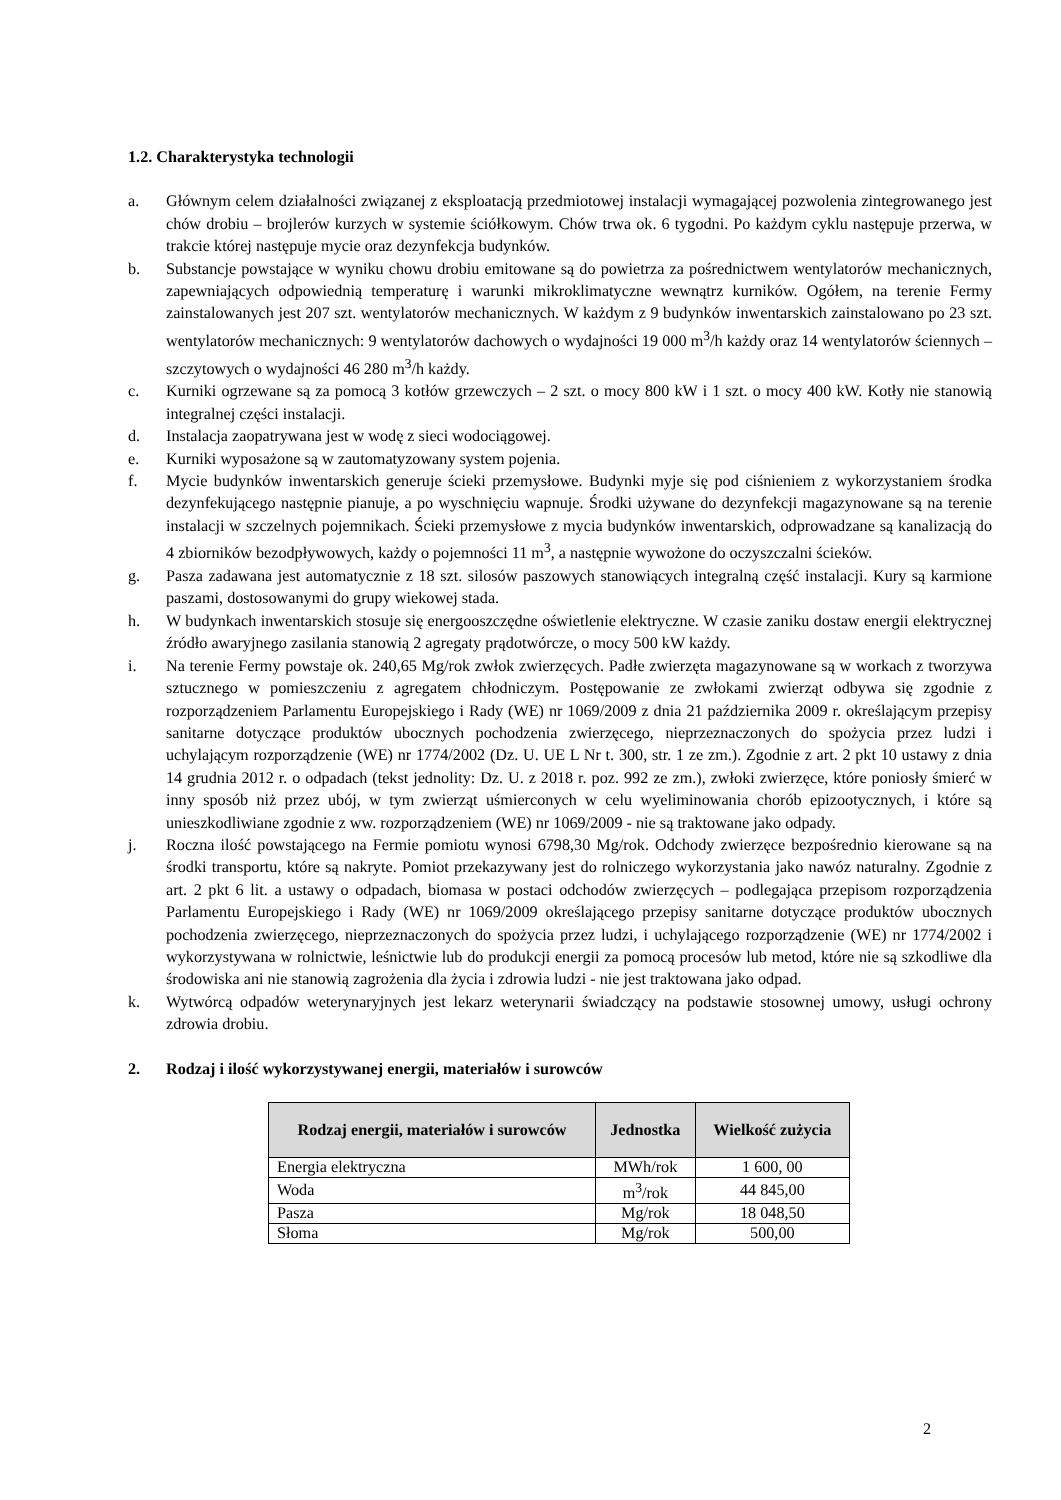1.2. Charakterystyka technologii
a. Głównym celem działalności związanej z eksploatacją przedmiotowej instalacji wymagającej pozwolenia zintegrowanego jest chów drobiu – brojlerów kurzych w systemie ściółkowym. Chów trwa ok. 6 tygodni. Po każdym cyklu następuje przerwa, w trakcie której następuje mycie oraz dezynfekcja budynków.
b. Substancje powstające w wyniku chowu drobiu emitowane są do powietrza za pośrednictwem wentylatorów mechanicznych, zapewniających odpowiednią temperaturę i warunki mikroklimatyczne wewnątrz kurników. Ogółem, na terenie Fermy zainstalowanych jest 207 szt. wentylatorów mechanicznych. W każdym z 9 budynków inwentarskich zainstalowano po 23 szt. wentylatorów mechanicznych: 9 wentylatorów dachowych o wydajności 19 000 m<sup>3</sup>/h każdy oraz 14 wentylatorów ściennych – szczytowych o wydajności 46 280 m<sup>3</sup>/h każdy.
c. Kurniki ogrzewane są za pomocą 3 kotłów grzewczych – 2 szt. o mocy 800 kW i 1 szt. o mocy 400 kW. Kotły nie stanowią integralnej części instalacji.
d. Instalacja zaopatrywana jest w wodę z sieci wodociągowej.
e. Kurniki wyposażone są w zautomatyzowany system pojenia.
f. Mycie budynków inwentarskich generuje ścieki przemysłowe. Budynki myje się pod ciśnieniem z wykorzystaniem środka dezynfekującego następnie pianuje, a po wyschnięciu wapnuje. Środki używane do dezynfekcji magazynowane są na terenie instalacji w szczelnych pojemnikach. Ścieki przemysłowe z mycia budynków inwentarskich, odprowadzane są kanalizacją do 4 zbiorników bezodpływowych, każdy o pojemności 11 m<sup>3</sup>, a następnie wywożone do oczyszczalni ścieków.
g. Pasza zadawana jest automatycznie z 18 szt. silosów paszowych stanowiących integralną część instalacji. Kury są karmione paszami, dostosowanymi do grupy wiekowej stada.
h. W budynkach inwentarskich stosuje się energooszczędne oświetlenie elektryczne. W czasie zaniku dostaw energii elektrycznej źródło awaryjnego zasilania stanowią 2 agregaty prądotwórcze, o mocy 500 kW każdy.
i. Na terenie Fermy powstaje ok. 240,65 Mg/rok zwłok zwierzęcych. Padłe zwierzęta magazynowane są w workach z tworzywa sztucznego w pomieszczeniu z agregatem chłodniczym. Postępowanie ze zwłokami zwierząt odbywa się zgodnie z rozporządzeniem Parlamentu Europejskiego i Rady (WE) nr 1069/2009 z dnia 21 października 2009 r. określającym przepisy sanitarne dotyczące produktów ubocznych pochodzenia zwierzęcego, nieprzeznaczonych do spożycia przez ludzi i uchylającym rozporządzenie (WE) nr 1774/2002 (Dz. U. UE L Nr t. 300, str. 1 ze zm.). Zgodnie z art. 2 pkt 10 ustawy z dnia 14 grudnia 2012 r. o odpadach (tekst jednolity: Dz. U. z 2018 r. poz. 992 ze zm.), zwłoki zwierzęce, które poniosły śmierć w inny sposób niż przez ubój, w tym zwierząt uśmierconych w celu wyeliminowania chorób epizootycznych, i które są unieszkodliwiane zgodnie z ww. rozporządzeniem (WE) nr 1069/2009 - nie są traktowane jako odpady.
j. Roczna ilość powstającego na Fermie pomiotu wynosi 6798,30 Mg/rok. Odchody zwierzęce bezpośrednio kierowane są na środki transportu, które są nakryte. Pomiot przekazywany jest do rolniczego wykorzystania jako nawóz naturalny. Zgodnie z art. 2 pkt 6 lit. a ustawy o odpadach, biomasa w postaci odchodów zwierzęcych – podlegająca przepisom rozporządzenia Parlamentu Europejskiego i Rady (WE) nr 1069/2009 określającego przepisy sanitarne dotyczące produktów ubocznych pochodzenia zwierzęcego, nieprzeznaczonych do spożycia przez ludzi, i uchylającego rozporządzenie (WE) nr 1774/2002 i wykorzystywana w rolnictwie, leśnictwie lub do produkcji energii za pomocą procesów lub metod, które nie są szkodliwe dla środowiska ani nie stanowią zagrożenia dla życia i zdrowia ludzi - nie jest traktowana jako odpad.
k. Wytwórcą odpadów weterynaryjnych jest lekarz weterynarii świadczący na podstawie stosownej umowy, usługi ochrony zdrowia drobiu.
2. Rodzaj i ilość wykorzystywanej energii, materiałów i surowców
| Rodzaj energii, materiałów i surowców | Jednostka | Wielkość zużycia |
| --- | --- | --- |
| Energia elektryczna | MWh/rok | 1 600, 00 |
| Woda | m<sup>3</sup>/rok | 44 845,00 |
| Pasza | Mg/rok | 18 048,50 |
| Słoma | Mg/rok | 500,00 |
2